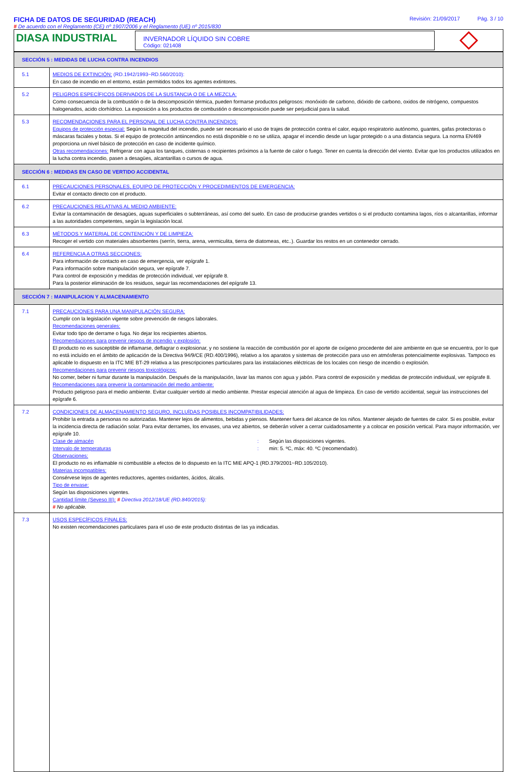FICHA DE DATOS DE SEGURIDAD (REACH)
Revisión: 21/09/2017 Pág. 3 / 10
# De acuerdo con el Reglamento (CE) nº 1907/2006 y el Reglamento (UE) nº 2015/830
DIASA INDUSTRIAL
INVERNADOR LÍQUIDO SIN COBRE
Código: 021408
| SECCIÓN 5 : MEDIDAS DE LUCHA CONTRA INCENDIOS | |
| 5.1 | MEDIOS DE EXTINCIÓN: (RD.1942/1993~RD.560/2010): En caso de incendio en el entorno, están permitidos todos los agentes extintores. |
| 5.2 | PELIGROS ESPECÍFICOS DERIVADOS DE LA SUSTANCIA O DE LA MEZCLA: Como consecuencia de la combustión o de la descomposición térmica, pueden formarse productos peligrosos: monóxido de carbono, dióxido de carbono, oxidos de nitrógeno, compuestos halogenados, acido clorhídrico. La exposición a los productos de combustión o descomposición puede ser perjudicial para la salud. |
| 5.3 | RECOMENDACIONES PARA EL PERSONAL DE LUCHA CONTRA INCENDIOS: Equipos de protección especial: Según la magnitud del incendio, puede ser necesario el uso de trajes de protección contra el calor, equipo respiratorio autónomo, guantes, gafas protectoras o máscaras faciales y botas. Si el equipo de protección antiincendios no está disponible o no se utiliza, apagar el incendio desde un lugar protegido o a una distancia segura. La norma EN469 proporciona un nivel básico de protección en caso de incidente químico. Otras recomendaciones: Refrigerar con agua los tanques, cisternas o recipientes próximos a la fuente de calor o fuego. Tener en cuenta la dirección del viento. Evitar que los productos utilizados en la lucha contra incendio, pasen a desagües, alcantarillas o cursos de agua. |
| SECCIÓN 6 : MEDIDAS EN CASO DE VERTIDO ACCIDENTAL | |
| 6.1 | PRECAUCIONES PERSONALES, EQUIPO DE PROTECCIÓN Y PROCEDIMIENTOS DE EMERGENCIA: Evitar el contacto directo con el producto. |
| 6.2 | PRECAUCIONES RELATIVAS AL MEDIO AMBIENTE: Evitar la contaminación de desagües, aguas superficiales o subterráneas, así como del suelo. En caso de producirse grandes vertidos o si el producto contamina lagos, ríos o alcantarillas, informar a las autoridades competentes, según la legislación local. |
| 6.3 | MÉTODOS Y MATERIAL DE CONTENCIÓN Y DE LIMPIEZA: Recoger el vertido con materiales absorbentes (serrín, tierra, arena, vermiculita, tierra de diatomeas, etc..). Guardar los restos en un contenedor cerrado. |
| 6.4 | REFERENCIA A OTRAS SECCIONES: Para información de contacto en caso de emergencia, ver epígrafe 1. Para información sobre manipulación segura, ver epígrafe 7. Para control de exposición y medidas de protección individual, ver epígrafe 8. Para la posterior eliminación de los residuos, seguir las recomendaciones del epígrafe 13. |
| SECCIÓN 7 : MANIPULACION Y ALMACENAMIENTO | |
| 7.1 | PRECAUCIONES PARA UNA MANIPULACIÓN SEGURA: Cumplir con la legislación vigente sobre prevención de riesgos laborales. Recomendaciones generales: Evitar todo tipo de derrame o fuga. No dejar los recipientes abiertos. Recomendaciones para prevenir riesgos de incendio y explosión: El producto no es susceptible de inflamarse, deflagrar o explosionar, y no sostiene la reacción de combustión por el aporte de oxígeno procedente del aire ambiente en que se encuentra, por lo que no está incluído en el ámbito de aplicación de la Directiva 94/9/CE (RD.400/1996), relativo a los aparatos y sistemas de protección para uso en atmósferas potencialmente explosivas. Tampoco es aplicable lo dispuesto en la ITC MIE BT-29 relativa a las prescripciones particulares para las instalaciones eléctricas de los locales con riesgo de incendio o explosión. Recomendaciones para prevenir riesgos toxicológicos: No comer, beber ni fumar durante la manipulación. Después de la manipulación, lavar las manos con agua y jabón. Para control de exposición y medidas de protección individual, ver epígrafe 8. Recomendaciones para prevenir la contaminación del medio ambiente: Producto peligroso para el medio ambiente. Evitar cualquier vertido al medio ambiente. Prestar especial atención al agua de limpieza. En caso de vertido accidental, seguir las instrucciones del epígrafe 6. |
| 7.2 | CONDICIONES DE ALMACENAMIENTO SEGURO, INCLUÍDAS POSIBLES INCOMPATIBILIDADES: Prohibir la entrada a personas no autorizadas. Mantener lejos de alimentos, bebidas y piensos. Mantener fuera del alcance de los niños. Mantener alejado de fuentes de calor. Si es posible, evitar la incidencia directa de radiación solar. Para evitar derrames, los envases, una vez abiertos, se deberán volver a cerrar cuidadosamente y a colocar en posición vertical. Para mayor información, ver epígrafe 10. Clase de almacén : Según las disposiciones vigentes. Intervalo de temperaturas : min: 5. ºC, máx: 40. ºC (recomendado). Observaciones: El producto no es inflamable ni combustible a efectos de lo dispuesto en la ITC MIE APQ-1 (RD.379/2001~RD.105/2010). Materias incompatibles: Consérvese lejos de agentes reductores, agentes oxidantes, ácidos, álcalis. Tipo de envase: Según las disposiciones vigentes. Cantidad límite (Seveso III): # Directiva 2012/18/UE (RD.840/2015): # No aplicable. |
| 7.3 | USOS ESPECÍFICOS FINALES: No existen recomendaciones particulares para el uso de este producto distintas de las ya indicadas. |